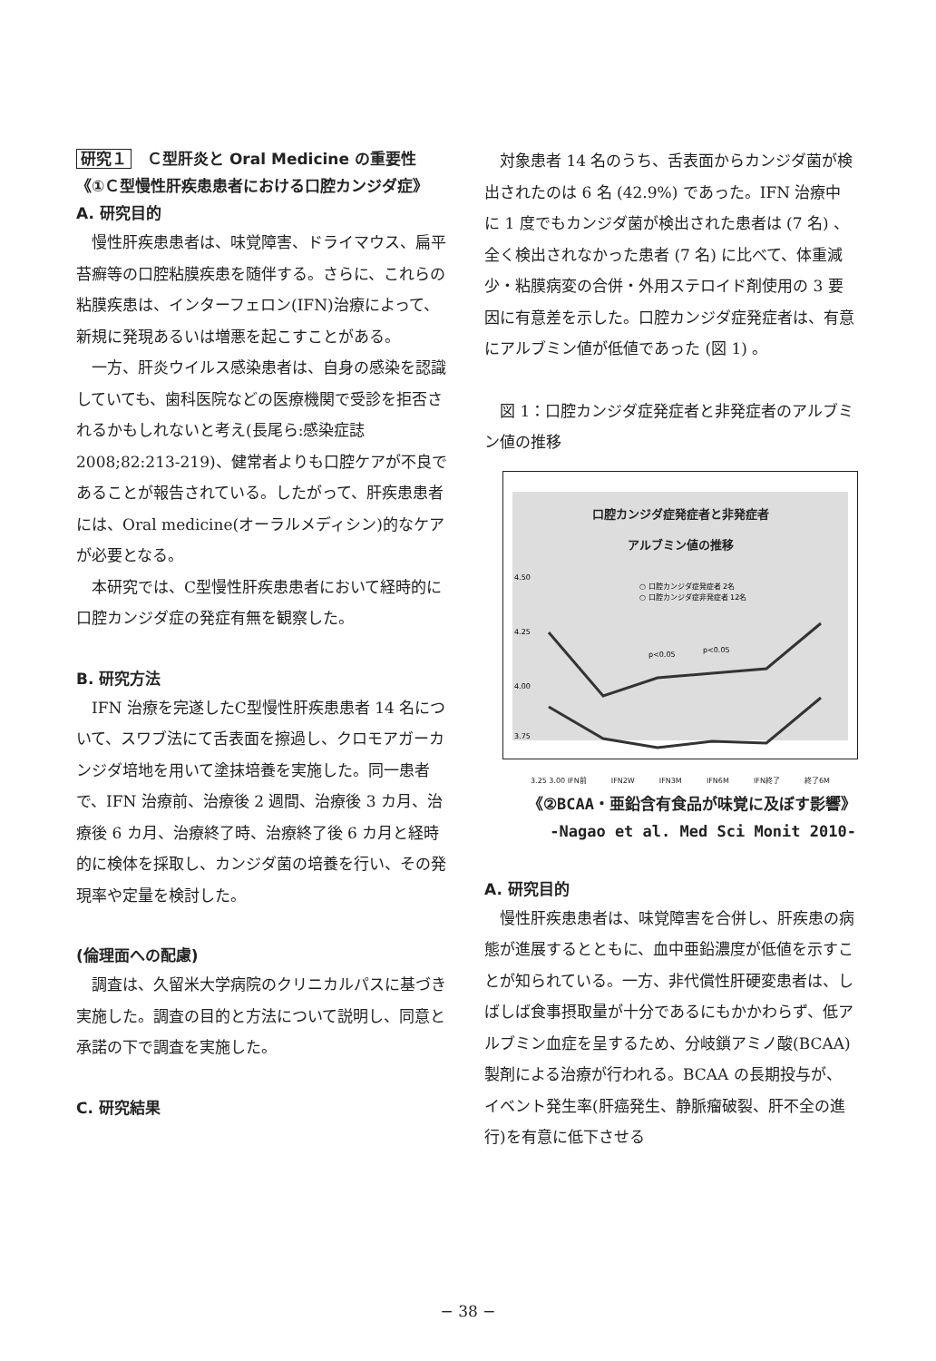研究１　Ｃ型肝炎と Oral Medicine の重要性
《①Ｃ型慢性肝疾患患者における口腔カンジダ症》
A. 研究目的
慢性肝疾患患者は、味覚障害、ドライマウス、扁平苔癬等の口腔粘膜疾患を随伴する。さらに、これらの粘膜疾患は、インターフェロン(IFN)治療によって、新規に発現あるいは増悪を起こすことがある。
一方、肝炎ウイルス感染患者は、自身の感染を認識していても、歯科医院などの医療機関で受診を拒否されるかもしれないと考え(長尾ら:感染症誌 2008;82:213-219)、健常者よりも口腔ケアが不良であることが報告されている。したがって、肝疾患患者には、Oral medicine(オーラルメディシン)的なケアが必要となる。
本研究では、C型慢性肝疾患患者において経時的に口腔カンジダ症の発症有無を観察した。
B. 研究方法
IFN 治療を完遂したC型慢性肝疾患患者 14 名について、スワブ法にて舌表面を擦過し、クロモアガーカンジダ培地を用いて塗抹培養を実施した。同一患者で、IFN 治療前、治療後 2 週間、治療後 3 カ月、治療後 6 カ月、治療終了時、治療終了後 6 カ月と経時的に検体を採取し、カンジダ菌の培養を行い、その発現率や定量を検討した。
(倫理面への配慮)
調査は、久留米大学病院のクリニカルパスに基づき実施した。調査の目的と方法について説明し、同意と承諾の下で調査を実施した。
C. 研究結果
対象患者 14 名のうち、舌表面からカンジダ菌が検出されたのは 6 名 (42.9%) であった。IFN 治療中に 1 度でもカンジダ菌が検出された患者は (7 名) 、全く検出されなかった患者 (7 名) に比べて、体重減少・粘膜病変の合併・外用ステロイド剤使用の 3 要因に有意差を示した。口腔カンジダ症発症者は、有意にアルブミン値が低値であった (図 1) 。
図 1：口腔カンジダ症発症者と非発症者のアルブミン値の推移
口腔カンジダ症発症者と非発症者
アルブミン値の推移
4.50
4.25
4.00
3.75
○ 口腔カンジダ症発症者 2名
○ 口腔カンジダ症非発症者 12名
p<0.05
p<0.05
3.25 3.00 IFN前 IFN2W IFN3M IFN6M IFN終了 終了6M
《②BCAA・亜鉛含有食品が味覚に及ぼす影響》
-Nagao et al. Med Sci Monit 2010-
A. 研究目的
慢性肝疾患患者は、味覚障害を合併し、肝疾患の病態が進展するとともに、血中亜鉛濃度が低値を示すことが知られている。一方、非代償性肝硬変患者は、しばしば食事摂取量が十分であるにもかかわらず、低アルブミン血症を呈するため、分岐鎖アミノ酸(BCAA)製剤による治療が行われる。BCAA の長期投与が、イベント発生率(肝癌発生、静脈瘤破裂、肝不全の進行)を有意に低下させる
− 38 −